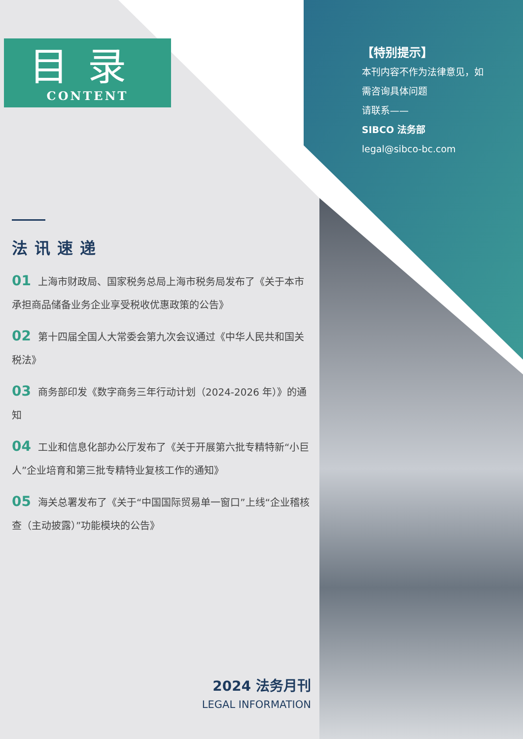目录
CONTENT
【特别提示】
本刊内容不作为法律意见，如
需咨询具体问题
请联系——
SIBCO 法务部
legal@sibco-bc.com
法讯速递
01 上海市财政局、国家税务总局上海市税务局发布了《关于本市承担商品储备业务企业享受税收优惠政策的公告》
02 第十四届全国人大常委会第九次会议通过《中华人民共和国关税法》
03 商务部印发《数字商务三年行动计划（2024-2026 年）》的通知
04 工业和信息化部办公厅发布了《关于开展第六批专精特新“小巨人”企业培育和第三批专精特业复核工作的通知》
05 海关总署发布了《关于“中国国际贸易单一窗口”上线“企业稽核查（主动披露）”功能模块的公告》
2024 法务月刊
LEGAL INFORMATION